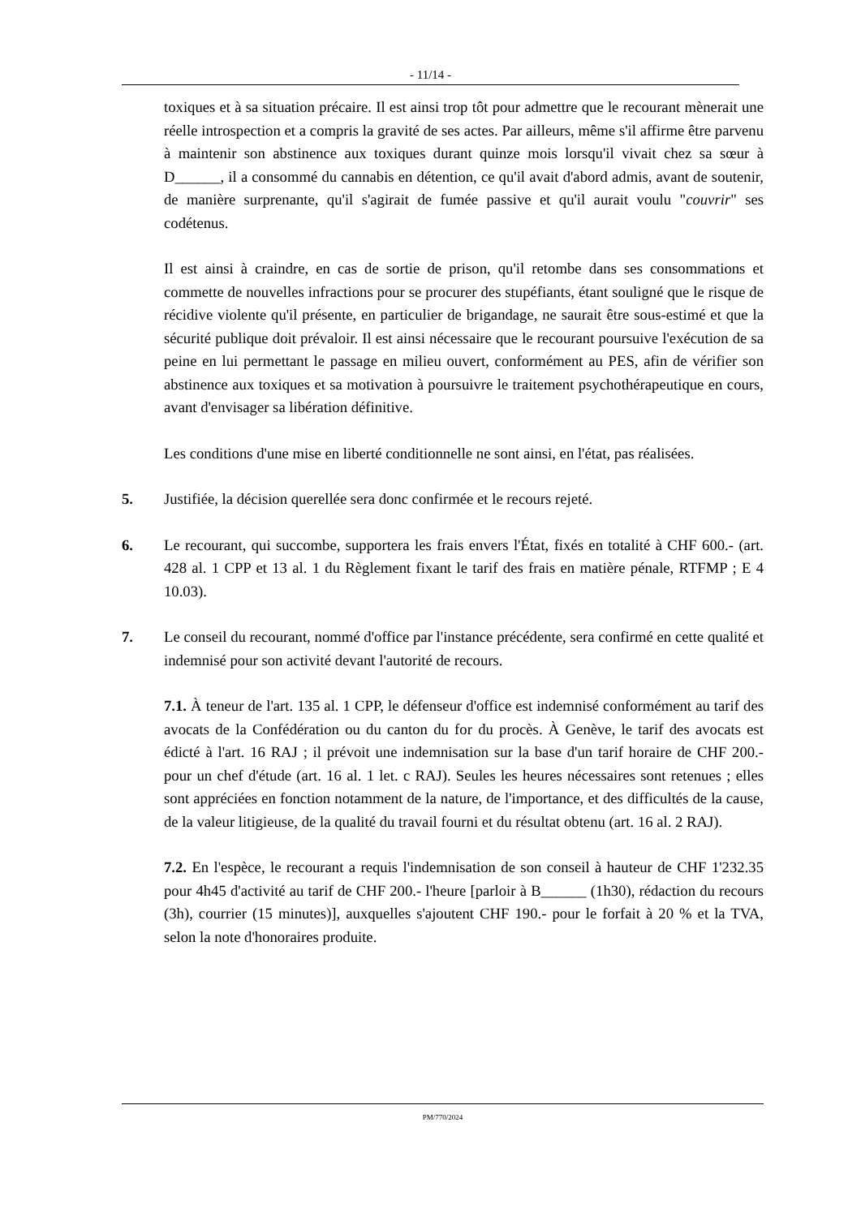- 11/14 -
toxiques et à sa situation précaire. Il est ainsi trop tôt pour admettre que le recourant mènerait une réelle introspection et a compris la gravité de ses actes. Par ailleurs, même s'il affirme être parvenu à maintenir son abstinence aux toxiques durant quinze mois lorsqu'il vivait chez sa sœur à D______, il a consommé du cannabis en détention, ce qu'il avait d'abord admis, avant de soutenir, de manière surprenante, qu'il s'agirait de fumée passive et qu'il aurait voulu "couvrir" ses codétenus.
Il est ainsi à craindre, en cas de sortie de prison, qu'il retombe dans ses consommations et commette de nouvelles infractions pour se procurer des stupéfiants, étant souligné que le risque de récidive violente qu'il présente, en particulier de brigandage, ne saurait être sous-estimé et que la sécurité publique doit prévaloir. Il est ainsi nécessaire que le recourant poursuive l'exécution de sa peine en lui permettant le passage en milieu ouvert, conformément au PES, afin de vérifier son abstinence aux toxiques et sa motivation à poursuivre le traitement psychothérapeutique en cours, avant d'envisager sa libération définitive.
Les conditions d'une mise en liberté conditionnelle ne sont ainsi, en l'état, pas réalisées.
5. Justifiée, la décision querellée sera donc confirmée et le recours rejeté.
6. Le recourant, qui succombe, supportera les frais envers l'État, fixés en totalité à CHF 600.- (art. 428 al. 1 CPP et 13 al. 1 du Règlement fixant le tarif des frais en matière pénale, RTFMP ; E 4 10.03).
7. Le conseil du recourant, nommé d'office par l'instance précédente, sera confirmé en cette qualité et indemnisé pour son activité devant l'autorité de recours.
7.1. À teneur de l'art. 135 al. 1 CPP, le défenseur d'office est indemnisé conformément au tarif des avocats de la Confédération ou du canton du for du procès. À Genève, le tarif des avocats est édicté à l'art. 16 RAJ ; il prévoit une indemnisation sur la base d'un tarif horaire de CHF 200.- pour un chef d'étude (art. 16 al. 1 let. c RAJ). Seules les heures nécessaires sont retenues ; elles sont appréciées en fonction notamment de la nature, de l'importance, et des difficultés de la cause, de la valeur litigieuse, de la qualité du travail fourni et du résultat obtenu (art. 16 al. 2 RAJ).
7.2. En l'espèce, le recourant a requis l'indemnisation de son conseil à hauteur de CHF 1'232.35 pour 4h45 d'activité au tarif de CHF 200.- l'heure [parloir à B______ (1h30), rédaction du recours (3h), courrier (15 minutes)], auxquelles s'ajoutent CHF 190.- pour le forfait à 20 % et la TVA, selon la note d'honoraires produite.
PM/770/2024